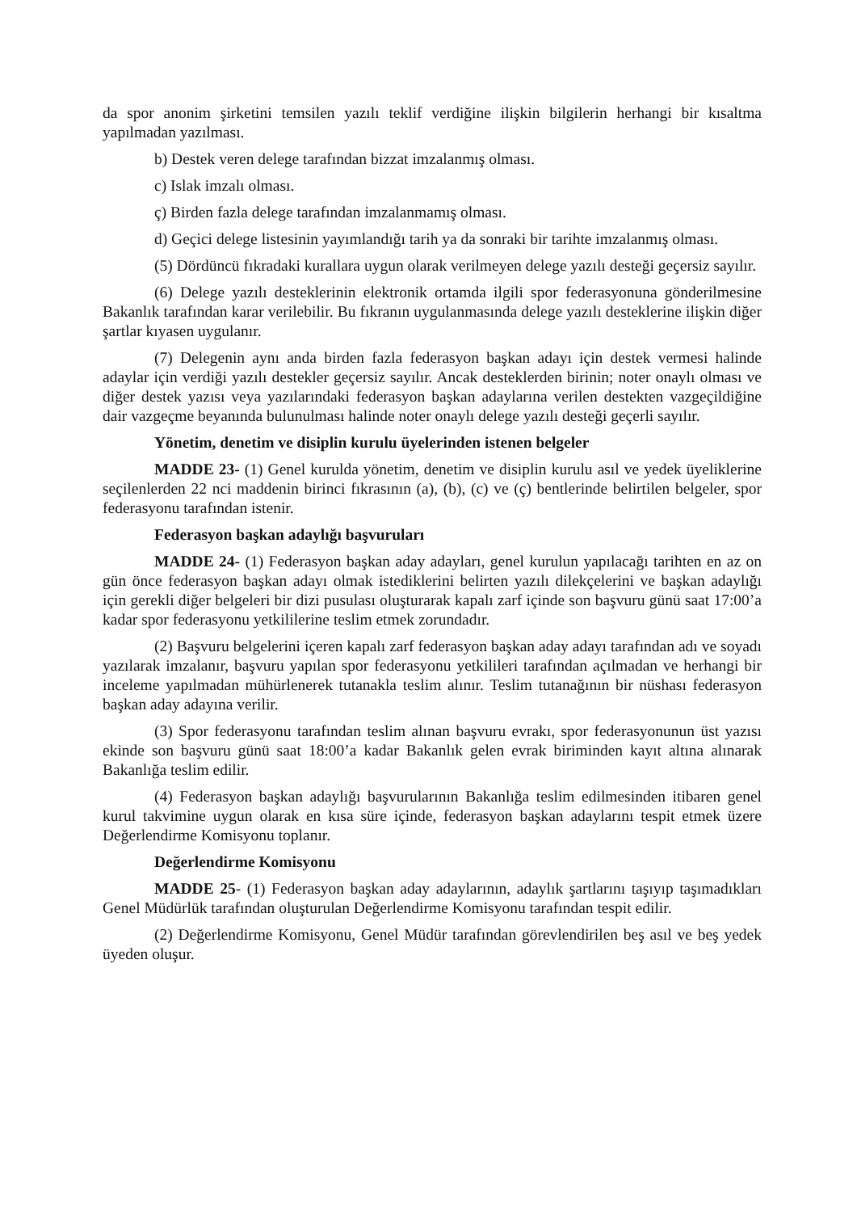da spor anonim şirketini temsilen yazılı teklif verdiğine ilişkin bilgilerin herhangi bir kısaltma yapılmadan yazılması.
b) Destek veren delege tarafından bizzat imzalanmış olması.
c) Islak imzalı olması.
ç) Birden fazla delege tarafından imzalanmamış olması.
d) Geçici delege listesinin yayımlandığı tarih ya da sonraki bir tarihte imzalanmış olması.
(5) Dördüncü fıkradaki kurallara uygun olarak verilmeyen delege yazılı desteği geçersiz sayılır.
(6) Delege yazılı desteklerinin elektronik ortamda ilgili spor federasyonuna gönderilmesine Bakanlık tarafından karar verilebilir. Bu fıkranın uygulanmasında delege yazılı desteklerine ilişkin diğer şartlar kıyasen uygulanır.
(7) Delegenin aynı anda birden fazla federasyon başkan adayı için destek vermesi halinde adaylar için verdiği yazılı destekler geçersiz sayılır. Ancak desteklerden birinin; noter onaylı olması ve diğer destek yazısı veya yazılarındaki federasyon başkan adaylarına verilen destekten vazgeçildiğine dair vazgeçme beyanında bulunulması halinde noter onaylı delege yazılı desteği geçerli sayılır.
Yönetim, denetim ve disiplin kurulu üyelerinden istenen belgeler
MADDE 23- (1) Genel kurulda yönetim, denetim ve disiplin kurulu asıl ve yedek üyeliklerine seçilenlerden 22 nci maddenin birinci fıkrasının (a), (b), (c) ve (ç) bentlerinde belirtilen belgeler, spor federasyonu tarafından istenir.
Federasyon başkan adaylığı başvuruları
MADDE 24- (1) Federasyon başkan aday adayları, genel kurulun yapılacağı tarihten en az on gün önce federasyon başkan adayı olmak istediklerini belirten yazılı dilekçelerini ve başkan adaylığı için gerekli diğer belgeleri bir dizi pusulası oluşturarak kapalı zarf içinde son başvuru günü saat 17:00’a kadar spor federasyonu yetkililerine teslim etmek zorundadır.
(2) Başvuru belgelerini içeren kapalı zarf federasyon başkan aday adayı tarafından adı ve soyadı yazılarak imzalanır, başvuru yapılan spor federasyonu yetkilileri tarafından açılmadan ve herhangi bir inceleme yapılmadan mühürlenerek tutanakla teslim alınır. Teslim tutanağının bir nüshası federasyon başkan aday adayına verilir.
(3) Spor federasyonu tarafından teslim alınan başvuru evrakı, spor federasyonunun üst yazısı ekinde son başvuru günü saat 18:00’a kadar Bakanlık gelen evrak biriminden kayıt altına alınarak Bakanlığa teslim edilir.
(4) Federasyon başkan adaylığı başvurularının Bakanlığa teslim edilmesinden itibaren genel kurul takvimine uygun olarak en kısa süre içinde, federasyon başkan adaylarını tespit etmek üzere Değerlendirme Komisyonu toplanır.
Değerlendirme Komisyonu
MADDE 25- (1) Federasyon başkan aday adaylarının, adaylık şartlarını taşıyıp taşımadıkları Genel Müdürlük tarafından oluşturulan Değerlendirme Komisyonu tarafından tespit edilir.
(2) Değerlendirme Komisyonu, Genel Müdür tarafından görevlendirilen beş asıl ve beş yedek üyeden oluşur.